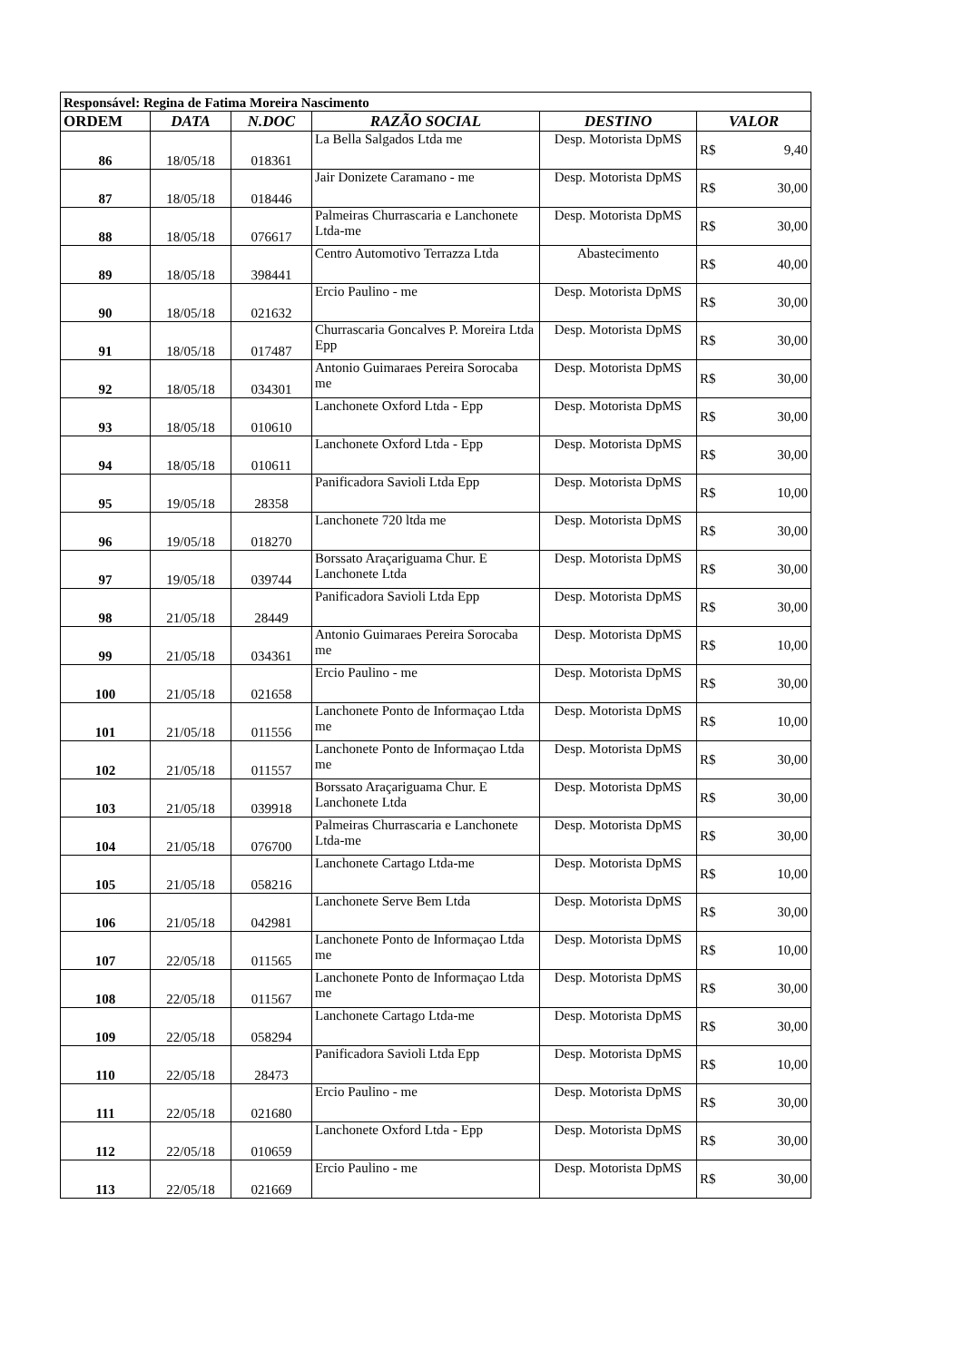| Responsável: Regina de Fatima Moreira Nascimento | | | | | |
| --- | --- | --- | --- | --- | --- |
| ORDEM | DATA | N.DOC | RAZÃO SOCIAL | DESTINO | VALOR |
| 86 | 18/05/18 | 018361 | La Bella Salgados Ltda me | Desp. Motorista DpMS | R$ 9,40 |
| 87 | 18/05/18 | 018446 | Jair Donizete Caramano - me | Desp. Motorista DpMS | R$ 30,00 |
| 88 | 18/05/18 | 076617 | Palmeiras Churrascaria e Lanchonete Ltda-me | Desp. Motorista DpMS | R$ 30,00 |
| 89 | 18/05/18 | 398441 | Centro Automotivo Terrazza Ltda | Abastecimento | R$ 40,00 |
| 90 | 18/05/18 | 021632 | Ercio Paulino - me | Desp. Motorista DpMS | R$ 30,00 |
| 91 | 18/05/18 | 017487 | Churrascaria Goncalves P. Moreira Ltda Epp | Desp. Motorista DpMS | R$ 30,00 |
| 92 | 18/05/18 | 034301 | Antonio Guimaraes Pereira Sorocaba me | Desp. Motorista DpMS | R$ 30,00 |
| 93 | 18/05/18 | 010610 | Lanchonete Oxford Ltda - Epp | Desp. Motorista DpMS | R$ 30,00 |
| 94 | 18/05/18 | 010611 | Lanchonete Oxford Ltda - Epp | Desp. Motorista DpMS | R$ 30,00 |
| 95 | 19/05/18 | 28358 | Panificadora Savioli Ltda Epp | Desp. Motorista DpMS | R$ 10,00 |
| 96 | 19/05/18 | 018270 | Lanchonete 720 ltda me | Desp. Motorista DpMS | R$ 30,00 |
| 97 | 19/05/18 | 039744 | Borssato Araçariguama Chur. E Lanchonete Ltda | Desp. Motorista DpMS | R$ 30,00 |
| 98 | 21/05/18 | 28449 | Panificadora Savioli Ltda Epp | Desp. Motorista DpMS | R$ 30,00 |
| 99 | 21/05/18 | 034361 | Antonio Guimaraes Pereira Sorocaba me | Desp. Motorista DpMS | R$ 10,00 |
| 100 | 21/05/18 | 021658 | Ercio Paulino - me | Desp. Motorista DpMS | R$ 30,00 |
| 101 | 21/05/18 | 011556 | Lanchonete Ponto de Informaçao Ltda me | Desp. Motorista DpMS | R$ 10,00 |
| 102 | 21/05/18 | 011557 | Lanchonete Ponto de Informaçao Ltda me | Desp. Motorista DpMS | R$ 30,00 |
| 103 | 21/05/18 | 039918 | Borssato Araçariguama Chur. E Lanchonete Ltda | Desp. Motorista DpMS | R$ 30,00 |
| 104 | 21/05/18 | 076700 | Palmeiras Churrascaria e Lanchonete Ltda-me | Desp. Motorista DpMS | R$ 30,00 |
| 105 | 21/05/18 | 058216 | Lanchonete Cartago Ltda-me | Desp. Motorista DpMS | R$ 10,00 |
| 106 | 21/05/18 | 042981 | Lanchonete Serve Bem Ltda | Desp. Motorista DpMS | R$ 30,00 |
| 107 | 22/05/18 | 011565 | Lanchonete Ponto de Informaçao Ltda me | Desp. Motorista DpMS | R$ 10,00 |
| 108 | 22/05/18 | 011567 | Lanchonete Ponto de Informaçao Ltda me | Desp. Motorista DpMS | R$ 30,00 |
| 109 | 22/05/18 | 058294 | Lanchonete Cartago Ltda-me | Desp. Motorista DpMS | R$ 30,00 |
| 110 | 22/05/18 | 28473 | Panificadora Savioli Ltda Epp | Desp. Motorista DpMS | R$ 10,00 |
| 111 | 22/05/18 | 021680 | Ercio Paulino - me | Desp. Motorista DpMS | R$ 30,00 |
| 112 | 22/05/18 | 010659 | Lanchonete Oxford Ltda - Epp | Desp. Motorista DpMS | R$ 30,00 |
| 113 | 22/05/18 | 021669 | Ercio Paulino - me | Desp. Motorista DpMS | R$ 30,00 |